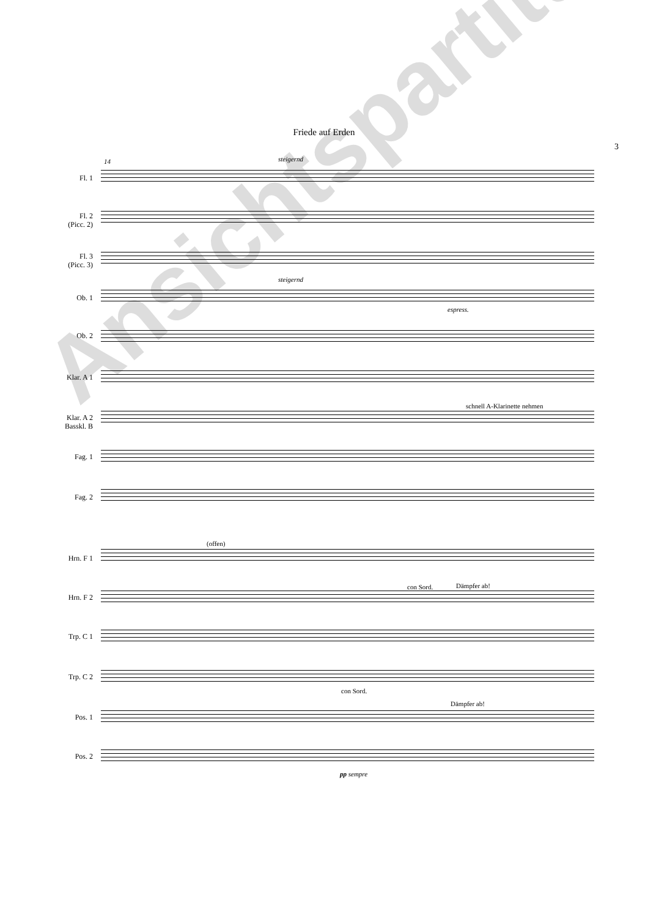Ansichtspartitur
Friede auf Erden
3
14 steigernd
steigernd
espress.
schnell A-Klarinette nehmen
(offen)
con Sord. Dämpfer ab!
con Sord.
Dämpfer ab!
pp sempre
Fl. 1
Fl. 2
(Picc. 2)
Fl. 3
(Picc. 3)
Ob. 1
Ob. 2
Klar. A 1
Klar. A 2
Basskl. B
Fag. 1
Fag. 2
Hrn. F 1
Hrn. F 2
Trp. C 1
Trp. C 2
Pos. 1
Pos. 2